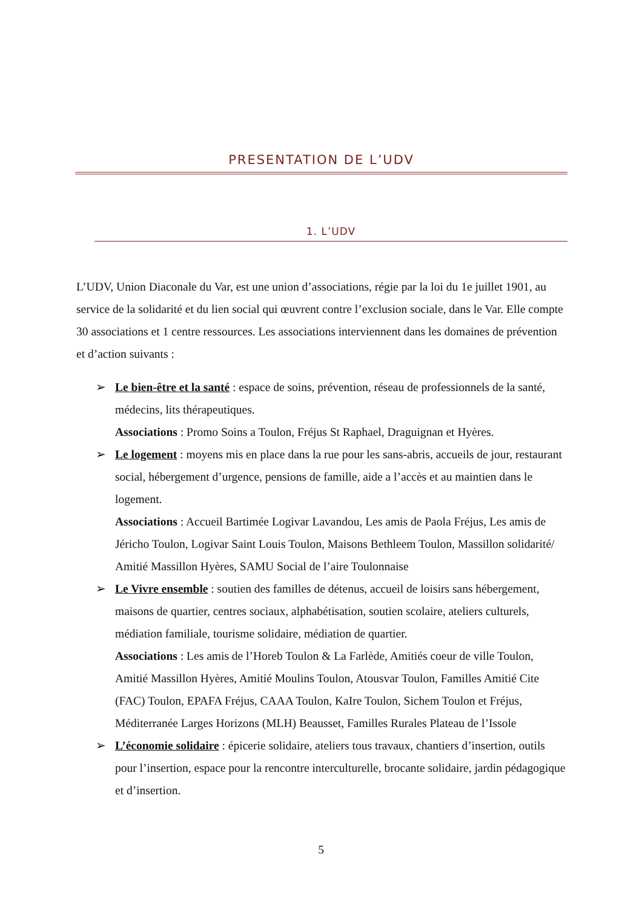PRESENTATION DE L’UDV
1. L’UDV
L’UDV, Union Diaconale du Var, est une union d’associations, régie par la loi du 1e juillet 1901, au service de la solidarité et du lien social qui œuvrent contre l’exclusion sociale, dans le Var. Elle compte 30 associations et 1 centre ressources. Les associations interviennent dans les domaines de prévention et d’action suivants :
➢ Le bien-être et la santé : espace de soins, prévention, réseau de professionnels de la santé, médecins, lits thérapeutiques.
Associations : Promo Soins a Toulon, Fréjus St Raphael, Draguignan et Hyères.
➢ Le logement : moyens mis en place dans la rue pour les sans-abris, accueils de jour, restaurant social, hébergement d’urgence, pensions de famille, aide a l’accès et au maintien dans le logement.
Associations : Accueil Bartimée Logivar Lavandou, Les amis de Paola Fréjus, Les amis de Jéricho Toulon, Logivar Saint Louis Toulon, Maisons Bethleem Toulon, Massillon solidarité/ Amitié Massillon Hyères, SAMU Social de l’aire Toulonnaise
➢ Le Vivre ensemble : soutien des familles de détenus, accueil de loisirs sans hébergement, maisons de quartier, centres sociaux, alphabétisation, soutien scolaire, ateliers culturels, médiation familiale, tourisme solidaire, médiation de quartier.
Associations : Les amis de l’Horeb Toulon & La Farlède, Amitiés coeur de ville Toulon, Amitié Massillon Hyères, Amitié Moulins Toulon, Atousvar Toulon, Familles Amitié Cite (FAC) Toulon, EPAFA Fréjus, CAAA Toulon, KaIre Toulon, Sichem Toulon et Fréjus, Méditerranée Larges Horizons (MLH) Beausset, Familles Rurales Plateau de l’Issole
➢ L’économie solidaire : épicerie solidaire, ateliers tous travaux, chantiers d’insertion, outils pour l’insertion, espace pour la rencontre interculturelle, brocante solidaire, jardin pédagogique et d’insertion.
5